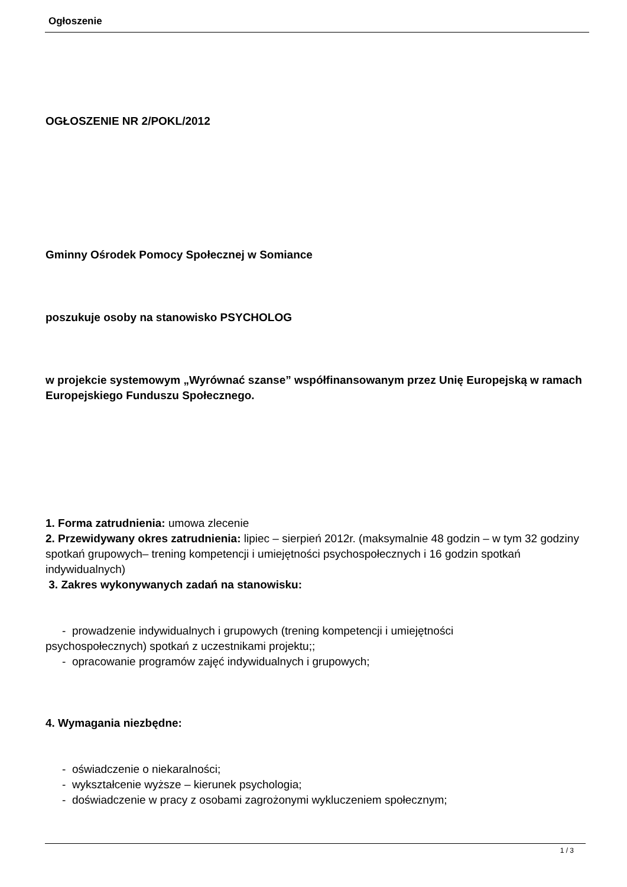Ogłoszenie
OGŁOSZENIE NR 2/POKL/2012
Gminny Ośrodek Pomocy Społecznej w Somiance
poszukuje osoby na stanowisko PSYCHOLOG
w projekcie systemowym „Wyrównać szanse” współfinansowanym przez Unię Europejską w ramach Europejskiego Funduszu Społecznego.
1. Forma zatrudnienia: umowa zlecenie
2. Przewidywany okres zatrudnienia: lipiec – sierpień 2012r. (maksymalnie 48 godzin – w tym 32 godziny spotkań grupowych– trening kompetencji i umiejętności psychospołecznych i 16 godzin spotkań indywidualnych)
3. Zakres wykonywanych zadań na stanowisku:
- prowadzenie indywidualnych i grupowych (trening kompetencji i umiejętności
psychospołecznych) spotkań z uczestnikami projektu;;
- opracowanie programów zajęć indywidualnych i grupowych;
4. Wymagania niezbędne:
- oświadczenie o niekaralności;
- wykształcenie wyższe – kierunek psychologia;
- doświadczenie w pracy z osobami zagrożonymi wykluczeniem społecznym;
1 / 3